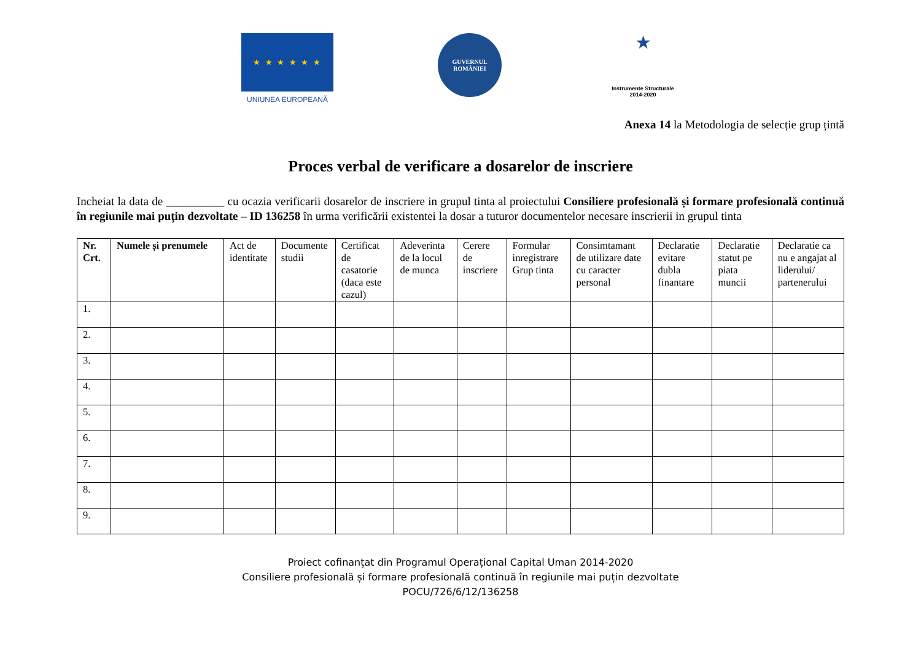★ ★ ★ ★ ★ ★
UNIUNEA EUROPEANĂ
GUVERNUL
ROMÂNIEI
★
Instrumente Structurale
2014-2020
Anexa 14 la Metodologia de selecție grup țintă
Proces verbal de verificare a dosarelor de inscriere
Incheiat la data de __________ cu ocazia verificarii dosarelor de inscriere in grupul tinta al proiectului Consiliere profesională și formare profesională continuă în regiunile mai puțin dezvoltate – ID 136258 în urma verificării existentei la dosar a tuturor documentelor necesare inscrierii in grupul tinta
| Nr. Crt. | Numele și prenumele | Act de identitate | Documente studii | Certificat de casatorie (daca este cazul) | Adeverinta de la locul de munca | Cerere de inscriere | Formular inregistrare Grup tinta | Consimtamant de utilizare date cu caracter personal | Declaratie evitare dubla finantare | Declaratie statut pe piata muncii | Declaratie ca nu e angajat al liderului/ partenerului |
| --- | --- | --- | --- | --- | --- | --- | --- | --- | --- | --- | --- |
| 1. | | | | | | | | | | | |
| 2. | | | | | | | | | | | |
| 3. | | | | | | | | | | | |
| 4. | | | | | | | | | | | |
| 5. | | | | | | | | | | | |
| 6. | | | | | | | | | | | |
| 7. | | | | | | | | | | | |
| 8. | | | | | | | | | | | |
| 9. | | | | | | | | | | | |
Proiect cofinanțat din Programul Operațional Capital Uman 2014-2020
Consiliere profesională și formare profesională continuă în regiunile mai puțin dezvoltate
POCU/726/6/12/136258